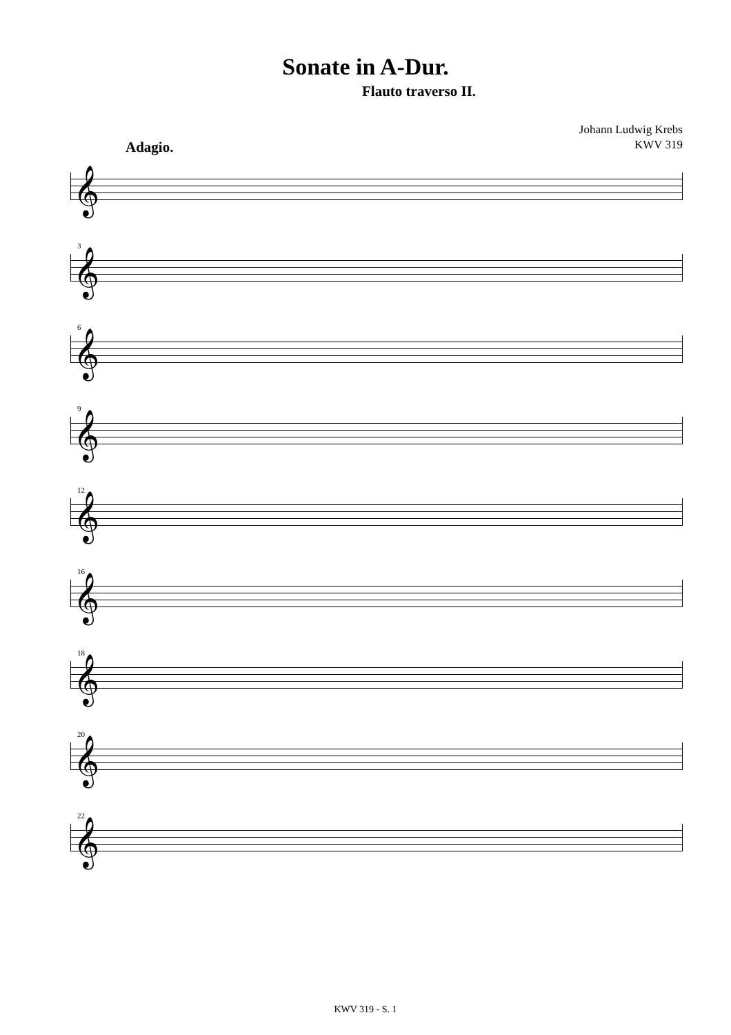Sonate in A-Dur.
Flauto traverso II.
Johann Ludwig Krebs
KWV 319
Adagio.
𝄞
3 𝄞
6 𝄞
9 𝄞
12 𝄞
16 𝄞
18 𝄞
20 𝄞
22 𝄞
KWV 319 - S. 1